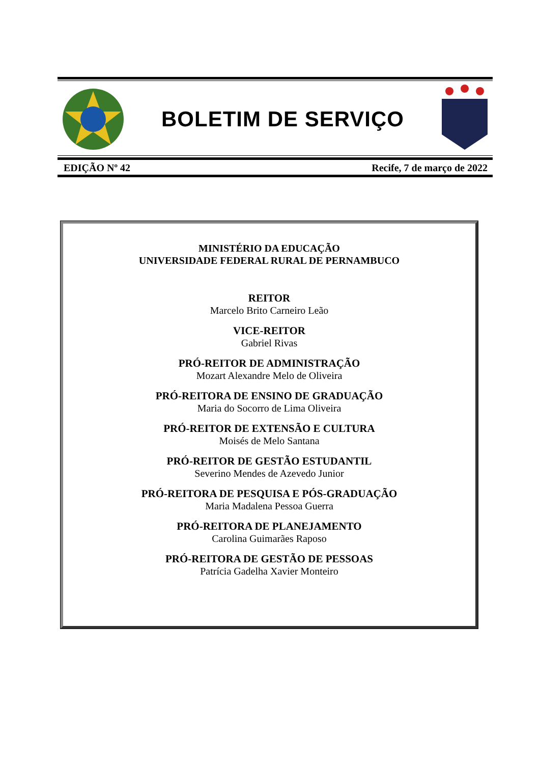BOLETIM DE SERVIÇO
EDIÇÃO Nº 42 Recife, 7 de março de 2022
MINISTÉRIO DA EDUCAÇÃO
UNIVERSIDADE FEDERAL RURAL DE PERNAMBUCO
REITOR
Marcelo Brito Carneiro Leão
VICE-REITOR
Gabriel Rivas
PRÓ-REITOR DE ADMINISTRAÇÃO
Mozart Alexandre Melo de Oliveira
PRÓ-REITORA DE ENSINO DE GRADUAÇÃO
Maria do Socorro de Lima Oliveira
PRÓ-REITOR DE EXTENSÃO E CULTURA
Moisés de Melo Santana
PRÓ-REITOR DE GESTÃO ESTUDANTIL
Severino Mendes de Azevedo Junior
PRÓ-REITORA DE PESQUISA E PÓS-GRADUAÇÃO
Maria Madalena Pessoa Guerra
PRÓ-REITORA DE PLANEJAMENTO
Carolina Guimarães Raposo
PRÓ-REITORA DE GESTÃO DE PESSOAS
Patrícia Gadelha Xavier Monteiro